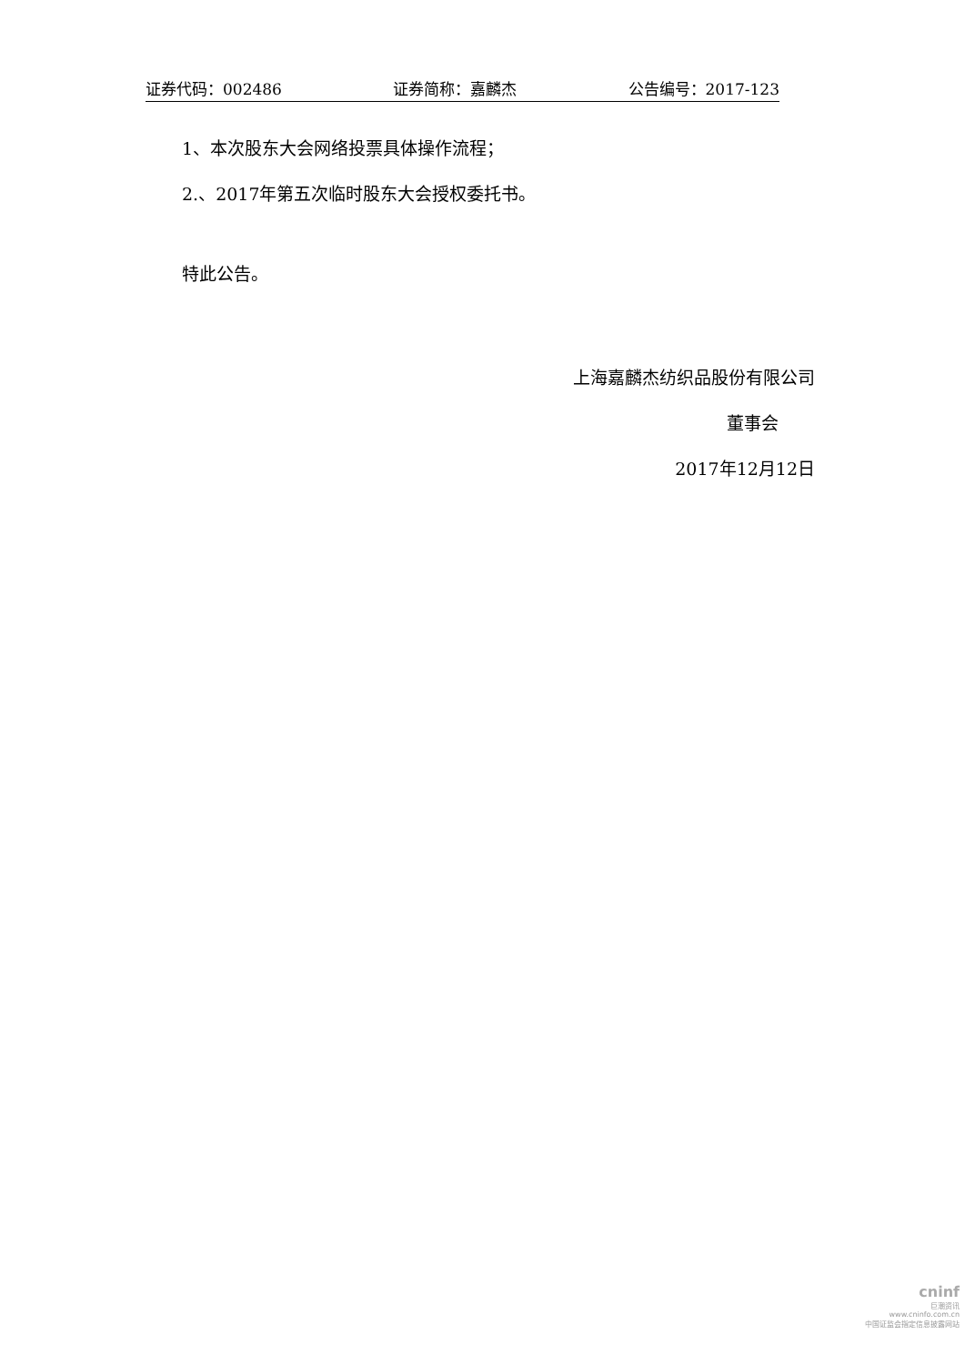证券代码：002486 证券简称：嘉麟杰 公告编号：2017-123
1、本次股东大会网络投票具体操作流程；
2.、2017年第五次临时股东大会授权委托书。
特此公告。
上海嘉麟杰纺织品股份有限公司
董事会
2017年12月12日
cninf
巨潮资讯
www.cninfo.com.cn
中国证监会指定信息披露网站